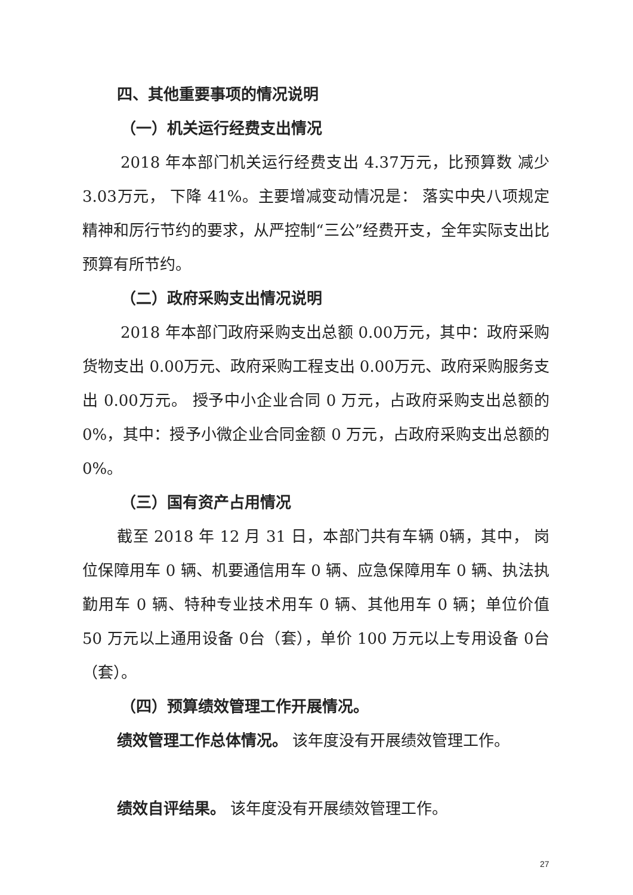四、其他重要事项的情况说明
（一）机关运行经费支出情况
2018 年本部门机关运行经费支出 4.37万元，比预算数 减少 3.03万元， 下降 41%。主要增减变动情况是： 落实中央八项规定精神和厉行节约的要求，从严控制“三公”经费开支，全年实际支出比预算有所节约。
（二）政府采购支出情况说明
2018 年本部门政府采购支出总额 0.00万元，其中：政府采购货物支出 0.00万元、政府采购工程支出 0.00万元、政府采购服务支出 0.00万元。 授予中小企业合同 0 万元，占政府采购支出总额的 0%，其中：授予小微企业合同金额 0 万元，占政府采购支出总额的 0%。
（三）国有资产占用情况
截至 2018 年 12 月 31 日，本部门共有车辆 0辆，其中， 岗位保障用车 0 辆、机要通信用车 0 辆、应急保障用车 0 辆、执法执勤用车 0 辆、特种专业技术用车 0 辆、其他用车 0 辆；单位价值 50 万元以上通用设备 0台（套），单价 100 万元以上专用设备 0台（套）。
（四）预算绩效管理工作开展情况。
绩效管理工作总体情况。 该年度没有开展绩效管理工作。
绩效自评结果。 该年度没有开展绩效管理工作。
27